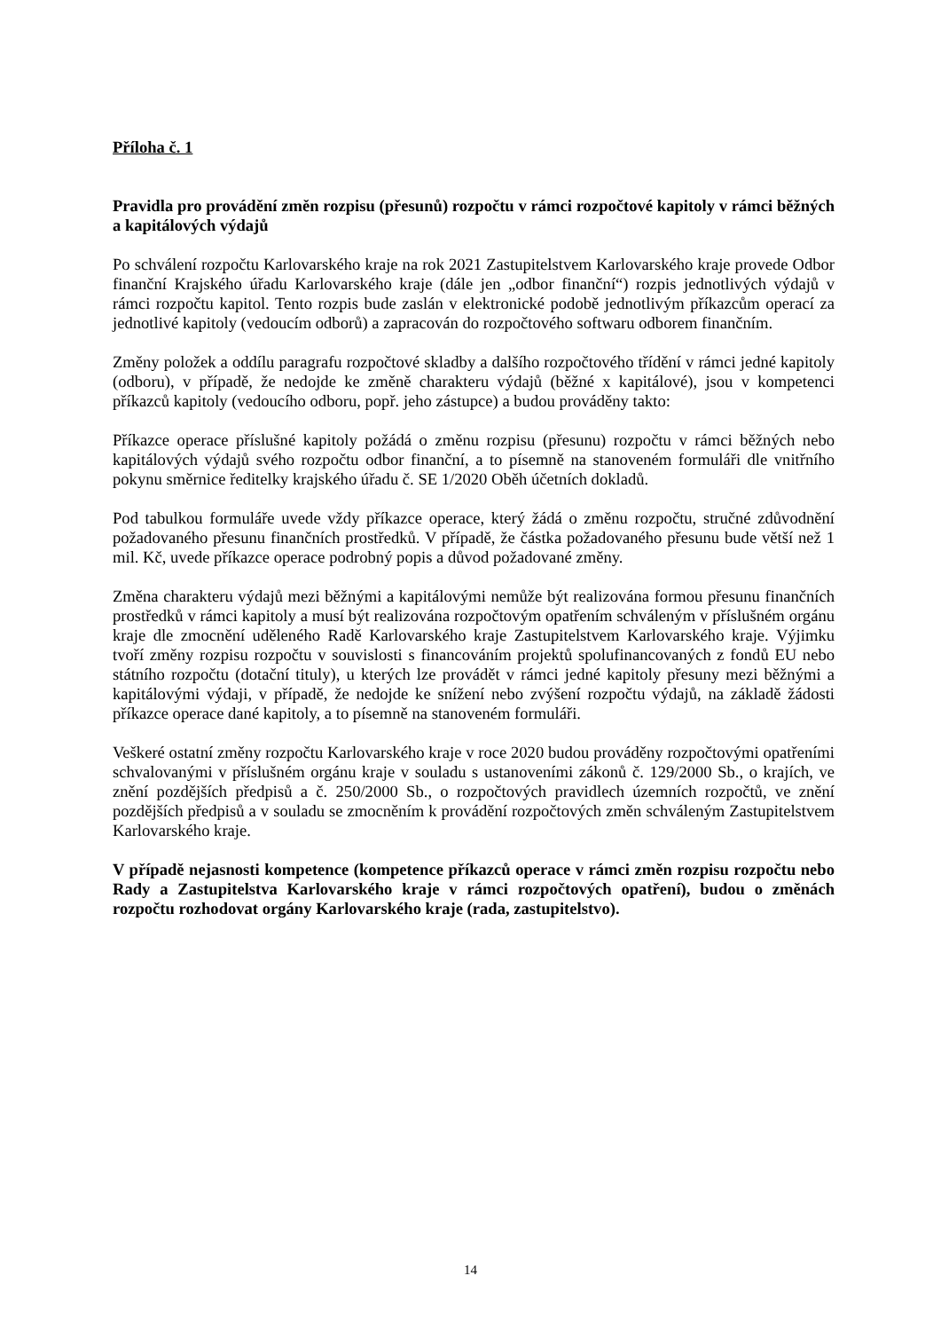Příloha č. 1
Pravidla pro provádění změn rozpisu (přesunů) rozpočtu v rámci rozpočtové kapitoly v rámci běžných a kapitálových výdajů
Po schválení rozpočtu Karlovarského kraje na rok 2021 Zastupitelstvem Karlovarského kraje provede Odbor finanční Krajského úřadu Karlovarského kraje (dále jen „odbor finanční“) rozpis jednotlivých výdajů v rámci rozpočtu kapitol. Tento rozpis bude zaslán v elektronické podobě jednotlivým příkazcům operací za jednotlivé kapitoly (vedoucím odborů) a zapracován do rozpočtového softwaru odborem finančním.
Změny položek a oddílu paragrafu rozpočtové skladby a dalšího rozpočtového třídění v rámci jedné kapitoly (odboru), v případě, že nedojde ke změně charakteru výdajů (běžné x kapitálové), jsou v kompetenci příkazců kapitoly (vedoucího odboru, popř. jeho zástupce) a budou prováděny takto:
Příkazce operace příslušné kapitoly požádá o změnu rozpisu (přesunu) rozpočtu v rámci běžných nebo kapitálových výdajů svého rozpočtu odbor finanční, a to písemně na stanoveném formuláři dle vnitřního pokynu směrnice ředitelky krajského úřadu č. SE 1/2020 Oběh účetních dokladů.
Pod tabulkou formuláře uvede vždy příkazce operace, který žádá o změnu rozpočtu, stručné zdůvodnění požadovaného přesunu finančních prostředků. V případě, že částka požadovaného přesunu bude větší než 1 mil. Kč, uvede příkazce operace podrobný popis a důvod požadované změny.
Změna charakteru výdajů mezi běžnými a kapitálovými nemůže být realizována formou přesunu finančních prostředků v rámci kapitoly a musí být realizována rozpočtovým opatřením schváleným v příslušném orgánu kraje dle zmocnění uděleného Radě Karlovarského kraje Zastupitelstvem Karlovarského kraje. Výjimku tvoří změny rozpisu rozpočtu v souvislosti s financováním projektů spolufinancovaných z fondů EU nebo státního rozpočtu (dotační tituly), u kterých lze provádět v rámci jedné kapitoly přesuny mezi běžnými a kapitálovými výdaji, v případě, že nedojde ke snížení nebo zvýšení rozpočtu výdajů, na základě žádosti příkazce operace dané kapitoly, a to písemně na stanoveném formuláři.
Veškeré ostatní změny rozpočtu Karlovarského kraje v roce 2020 budou prováděny rozpočtovými opatřeními schvalovanými v příslušném orgánu kraje v souladu s ustanoveními zákonů č. 129/2000 Sb., o krajích, ve znění pozdějších předpisů a č. 250/2000 Sb., o rozpočtových pravidlech územních rozpočtů, ve znění pozdějších předpisů a v souladu se zmocněním k provádění rozpočtových změn schváleným Zastupitelstvem Karlovarského kraje.
V případě nejasnosti kompetence (kompetence příkazců operace v rámci změn rozpisu rozpočtu nebo Rady a Zastupitelstva Karlovarského kraje v rámci rozpočtových opatření), budou o změnách rozpočtu rozhodovat orgány Karlovarského kraje (rada, zastupitelstvo).
14